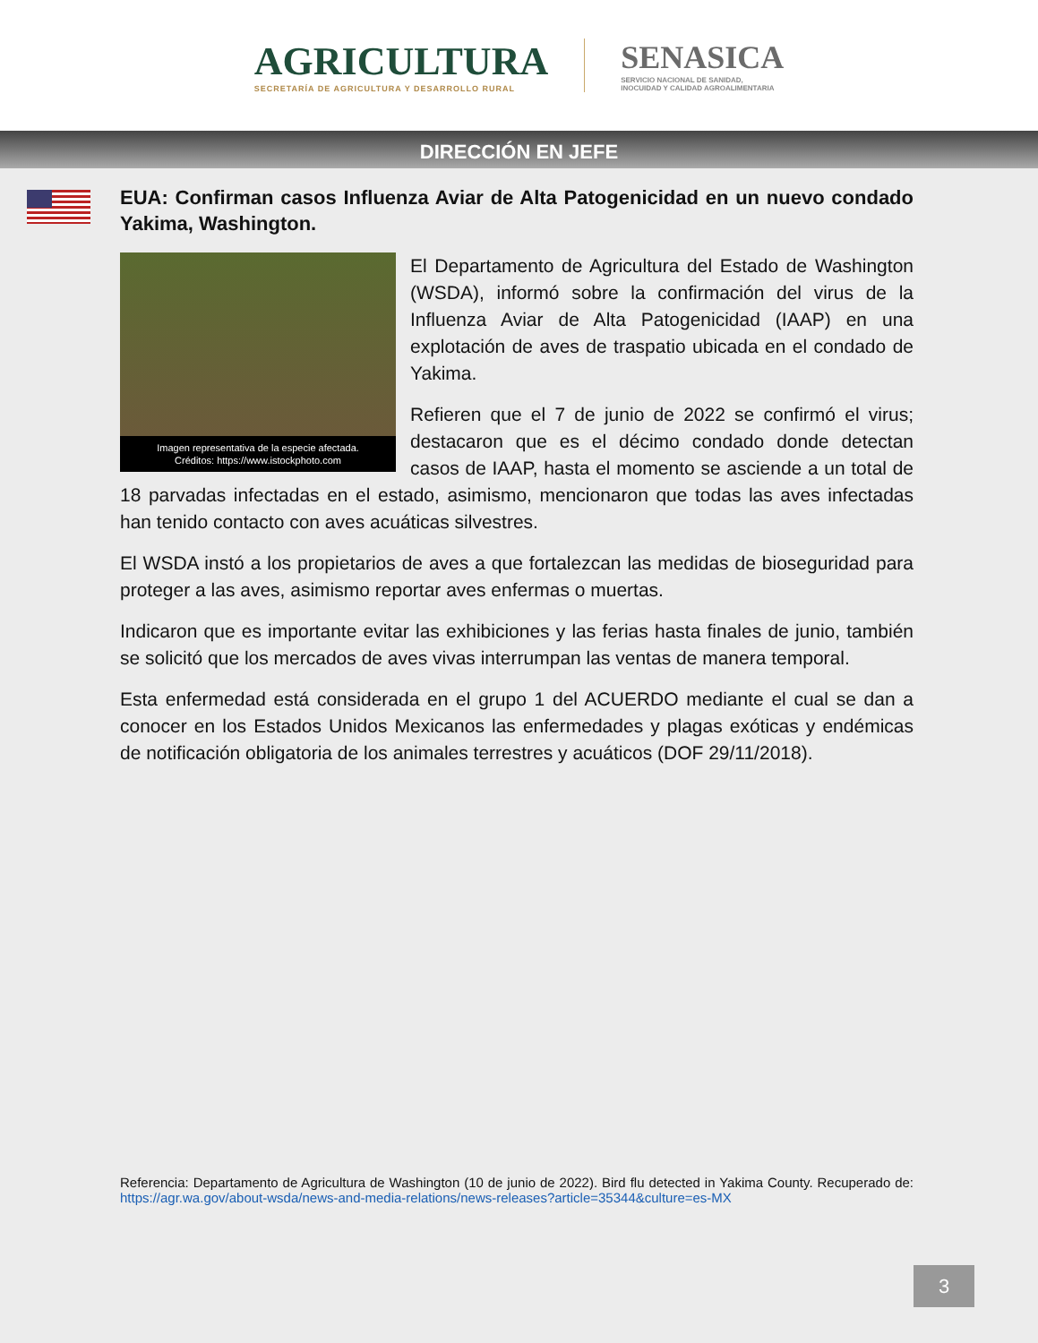AGRICULTURA
SECRETARÍA DE AGRICULTURA Y DESARROLLO RURAL
SENASICA
SERVICIO NACIONAL DE SANIDAD,
INOCUIDAD Y CALIDAD AGROALIMENTARIA
DIRECCIÓN EN JEFE
EUA: Confirman casos Influenza Aviar de Alta Patogenicidad en un nuevo condado Yakima, Washington.
Imagen representativa de la especie afectada.
Créditos: https://www.istockphoto.com
El Departamento de Agricultura del Estado de Washington (WSDA), informó sobre la confirmación del virus de la Influenza Aviar de Alta Patogenicidad (IAAP) en una explotación de aves de traspatio ubicada en el condado de Yakima.
Refieren que el 7 de junio de 2022 se confirmó el virus; destacaron que es el décimo condado donde detectan casos de IAAP, hasta el momento se asciende a un total de 18 parvadas infectadas en el estado, asimismo, mencionaron que todas las aves infectadas han tenido contacto con aves acuáticas silvestres.
El WSDA instó a los propietarios de aves a que fortalezcan las medidas de bioseguridad para proteger a las aves, asimismo reportar aves enfermas o muertas.
Indicaron que es importante evitar las exhibiciones y las ferias hasta finales de junio, también se solicitó que los mercados de aves vivas interrumpan las ventas de manera temporal.
Esta enfermedad está considerada en el grupo 1 del ACUERDO mediante el cual se dan a conocer en los Estados Unidos Mexicanos las enfermedades y plagas exóticas y endémicas de notificación obligatoria de los animales terrestres y acuáticos (DOF 29/11/2018).
Referencia: Departamento de Agricultura de Washington (10 de junio de 2022). Bird flu detected in Yakima County. Recuperado de: https://agr.wa.gov/about-wsda/news-and-media-relations/news-releases?article=35344&culture=es-MX
3